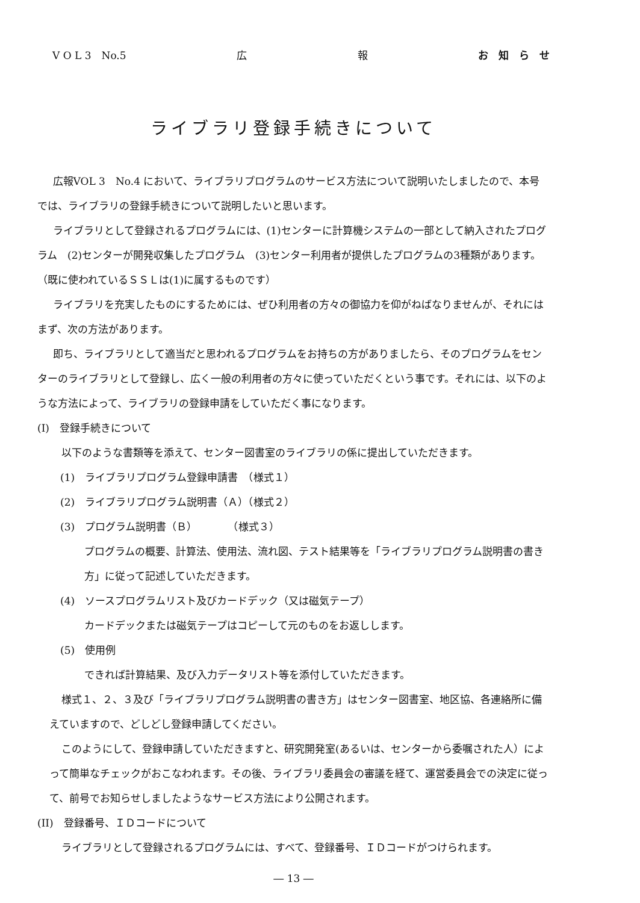V O L 3　No.5 広 報 お　知　ら　せ
ライブラリ登録手続きについて
広報VOL 3　No.4 において、ライブラリプログラムのサービス方法について説明いたしましたので、本号では、ライブラリの登録手続きについて説明したいと思います。
ライブラリとして登録されるプログラムには、(1)センターに計算機システムの一部として納入されたプログラム　(2)センターが開発収集したプログラム　(3)センター利用者が提供したプログラムの3種類があります。
（既に使われているＳＳＬは(1)に属するものです）
ライブラリを充実したものにするためには、ぜひ利用者の方々の御協力を仰がねばなりませんが、それにはまず、次の方法があります。
即ち、ライブラリとして適当だと思われるプログラムをお持ちの方がありましたら、そのプログラムをセンターのライブラリとして登録し、広く一般の利用者の方々に使っていただくという事です。それには、以下のような方法によって、ライブラリの登録申請をしていただく事になります。
(I)　登録手続きについて
以下のような書類等を添えて、センター図書室のライブラリの係に提出していただきます。
(1)　ライブラリプログラム登録申請書　（様式１）
(2)　ライブラリプログラム説明書（Ａ）（様式２）
(3)　プログラム説明書（Ｂ）　　　　（様式３）
プログラムの概要、計算法、使用法、流れ図、テスト結果等を「ライブラリプログラム説明書の書き方」に従って記述していただきます。
(4)　ソースプログラムリスト及びカードデック（又は磁気テープ）
カードデックまたは磁気テープはコピーして元のものをお返しします。
(5)　使用例
できれば計算結果、及び入力データリスト等を添付していただきます。
様式１、２、３及び「ライブラリプログラム説明書の書き方」はセンター図書室、地区協、各連絡所に備えていますので、どしどし登録申請してください。
このようにして、登録申請していただきますと、研究開発室(あるいは、センターから委嘱された人）によって簡単なチェックがおこなわれます。その後、ライブラリ委員会の審議を経て、運営委員会での決定に従って、前号でお知らせしましたようなサービス方法により公開されます。
(II)　登録番号、ＩＤコードについて
ライブラリとして登録されるプログラムには、すべて、登録番号、ＩＤコードがつけられます。
― 13 ―